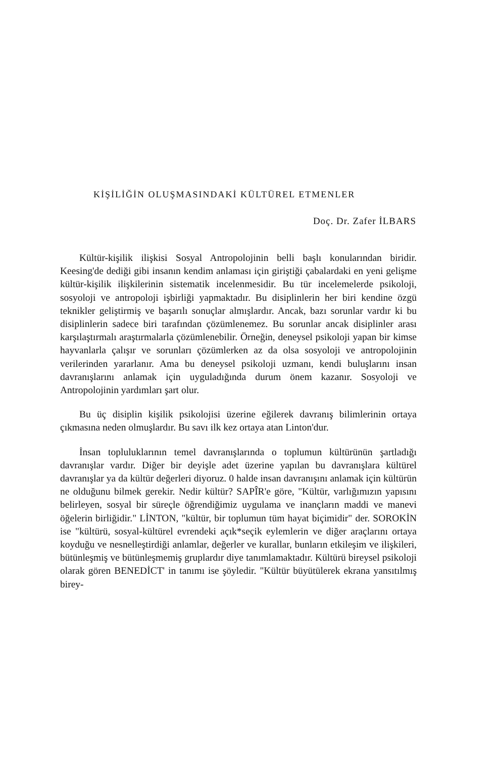KİŞİLİĞİN OLUŞMASINDAKİ KÜLTÜREL ETMENLER
Doç. Dr. Zafer İLBARS
Kültür-kişilik ilişkisi Sosyal Antropolojinin belli başlı konularından biridir. Keesing'de dediği gibi insanın kendim anlaması için giriştiği çabalardaki en yeni gelişme kültür-kişilik ilişkilerinin sistematik incelenmesidir. Bu tür incelemelerde psikoloji, sosyoloji ve antropoloji işbirliği yapmaktadır. Bu disiplinlerin her biri kendine özgü teknikler geliştirmiş ve başarılı sonuçlar almışlardır. Ancak, bazı sorunlar vardır ki bu disiplinlerin sadece biri tarafından çözümlenemez. Bu sorunlar ancak disiplinler arası karşılaştırmalı araştırmalarla çözümlenebilir. Örneğin, deneysel psikoloji yapan bir kimse hayvanlarla çalışır ve sorunları çözümlerken az da olsa sosyoloji ve antropolojinin verilerinden yararlanır. Ama bu deneysel psikoloji uzmanı, kendi buluşlarını insan davranışlarını anlamak için uyguladığında durum önem kazanır. Sosyoloji ve Antropolojinin yardımları şart olur.
Bu üç disiplin kişilik psikolojisi üzerine eğilerek davranış bilimlerinin ortaya çıkmasına neden olmuşlardır. Bu savı ilk kez ortaya atan Linton'dur.
İnsan topluluklarının temel davranışlarında o toplumun kültürünün şartladığı davranışlar vardır. Diğer bir deyişle adet üzerine yapılan bu davranışlara kültürel davranışlar ya da kültür değerleri diyoruz. 0 halde insan davranışını anlamak için kültürün ne olduğunu bilmek gerekir. Nedir kültür? SAPÎR'e göre, "Kültür, varlığımızın yapısını belirleyen, sosyal bir süreçle öğrendiğimiz uygulama ve inançların maddi ve manevi öğelerin birliğidir." LİNTON, "kültür, bir toplumun tüm hayat biçimidir" der. SOROKİN ise "kültürü, sosyal-kültürel evrendeki açık*seçik eylemlerin ve diğer araçlarını ortaya koyduğu ve nesnelleştirdiği anlamlar, değerler ve kurallar, bunların etkileşim ve ilişkileri, bütünleşmiş ve bütünleşmemiş gruplardır diye tanımlamaktadır. Kültürü bireysel psikoloji olarak gören BENEDİCT' in tanımı ise şöyledir. "Kültür büyütülerek ekrana yansıtılmış birey-